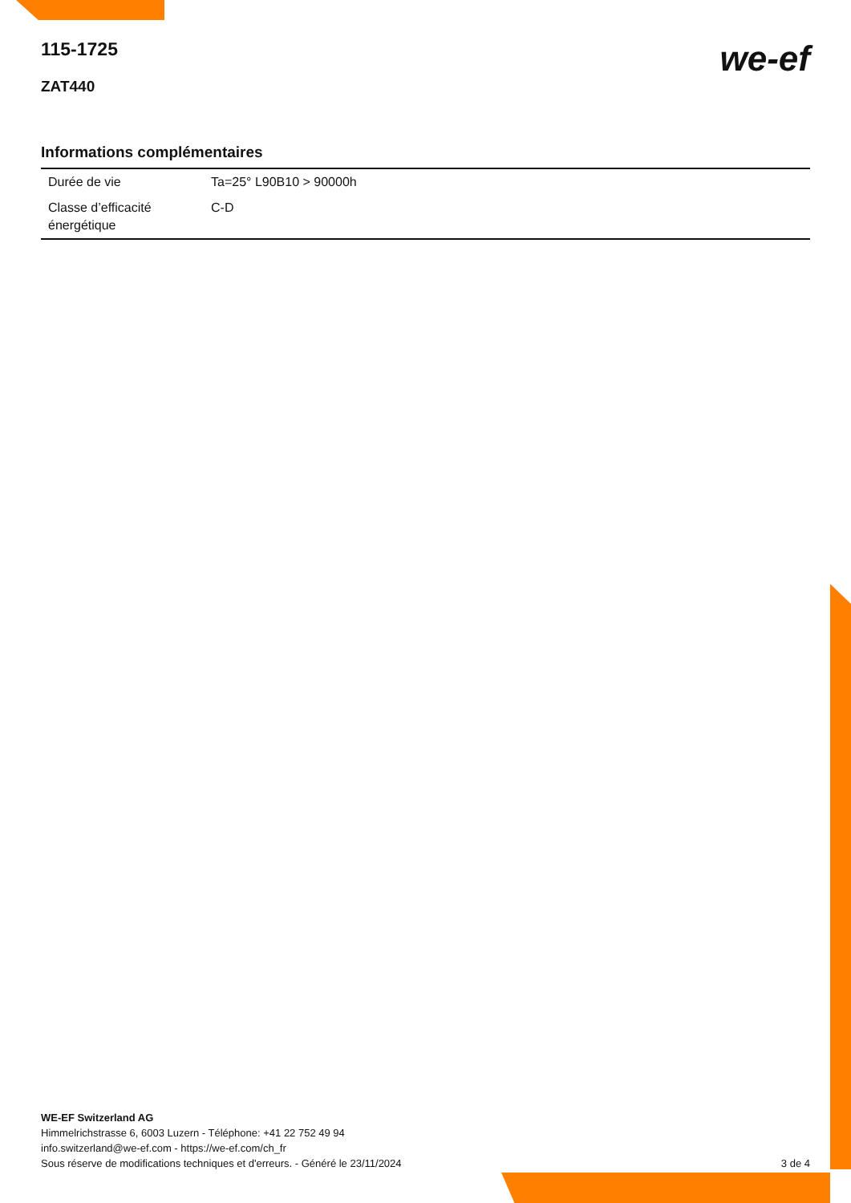115-1725
we-ef
ZAT440
Informations complémentaires
| Durée de vie | Ta=25° L90B10 > 90000h |
| Classe d’efficacité énergétique | C-D |
WE-EF Switzerland AG
Himmelrichstrasse 6, 6003 Luzern - Téléphone: +41 22 752 49 94
info.switzerland@we-ef.com - https://we-ef.com/ch_fr
Sous réserve de modifications techniques et d'erreurs. - Généré le 23/11/2024 3 de 4